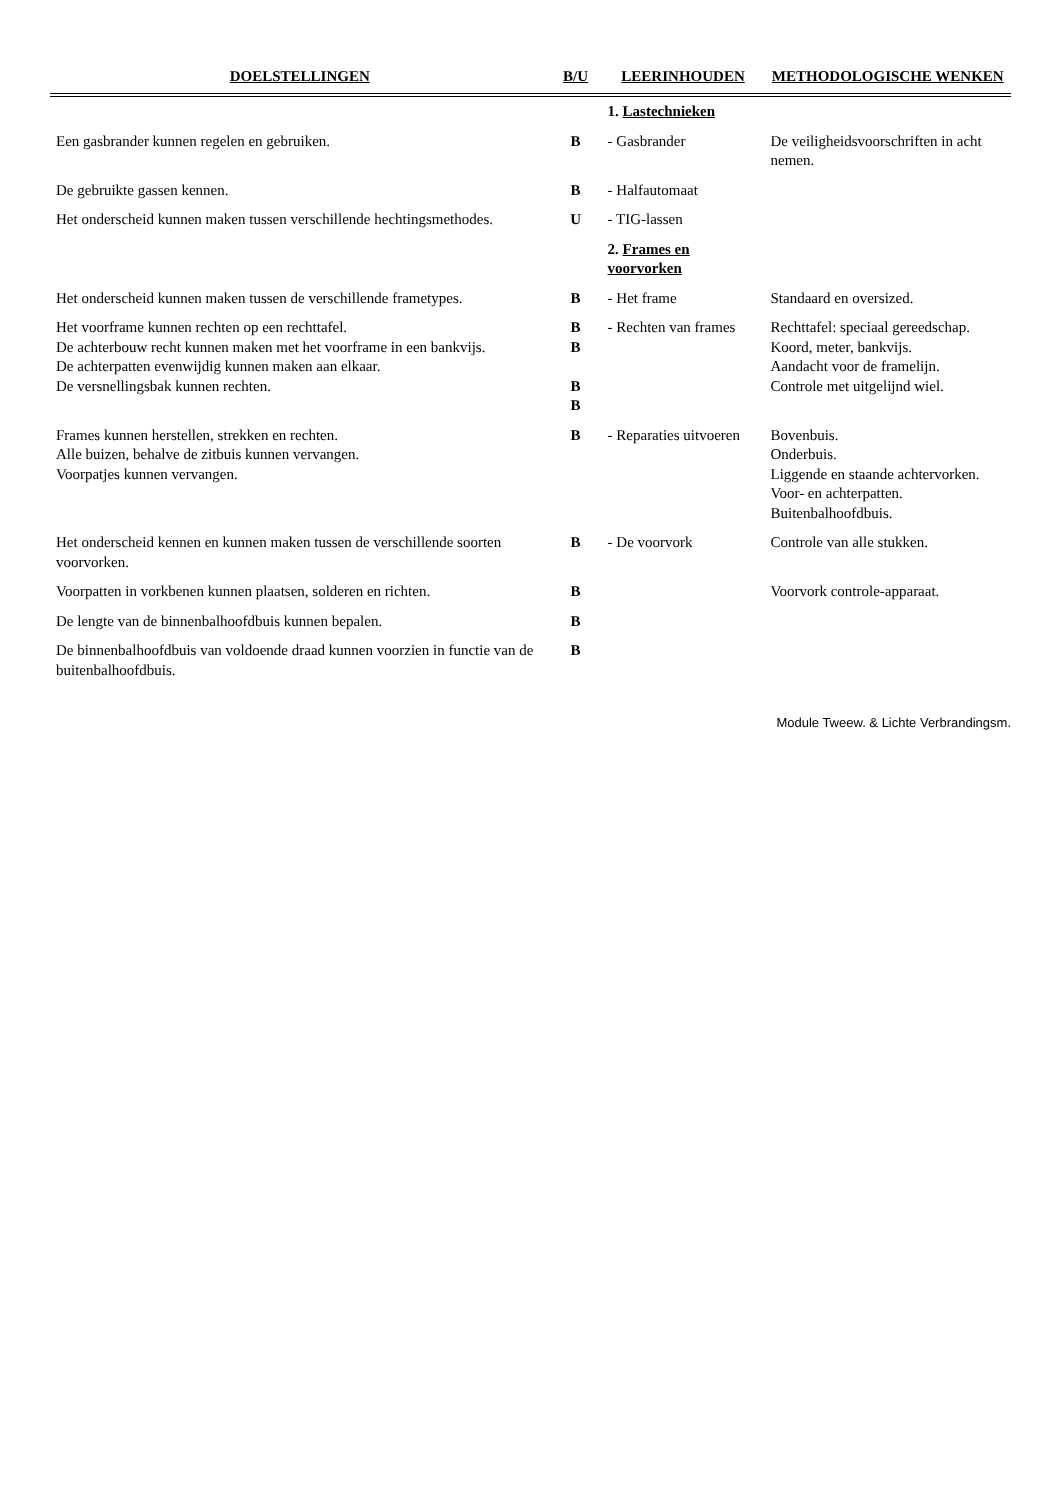| DOELSTELLINGEN | B/U | LEERINHOUDEN | METHODOLOGISCHE WENKEN |
| --- | --- | --- | --- |
| | | 1. Lastechnieken | |
| Een gasbrander kunnen regelen en gebruiken. | B | - Gasbrander | De veiligheidsvoorschriften in acht nemen. |
| De gebruikte gassen kennen. | B | - Halfautomaat | |
| Het onderscheid kunnen maken tussen verschillende hechtingsmethodes. | U | - TIG-lassen | |
| | | 2. Frames en voorvorken | |
| Het onderscheid kunnen maken tussen de verschillende frametypes. | B | - Het frame | Standaard en oversized. |
| Het voorframe kunnen rechten op een rechttafel. De achterbouw recht kunnen maken met het voorframe in een bankvijs. De achterpatten evenwijdig kunnen maken aan elkaar. De versnellingsbak kunnen rechten. | B B B B | - Rechten van frames | Rechttafel: speciaal gereedschap. Koord, meter, bankvijs. Aandacht voor de framelijn. Controle met uitgelijnd wiel. |
| Frames kunnen herstellen, strekken en rechten. Alle buizen, behalve de zitbuis kunnen vervangen. Voorpatjes kunnen vervangen. | B | - Reparaties uitvoeren | Bovenbuis. Onderbuis. Liggende en staande achtervorken. Voor- en achterpatten. Buitenbalhoofdbuis. |
| Het onderscheid kennen en kunnen maken tussen de verschillende soorten voorvorken. | B | - De voorvork | Controle van alle stukken. |
| Voorpatten in vorkbenen kunnen plaatsen, solderen en richten. | B | | Voorvork controle-apparaat. |
| De lengte van de binnenbalhoofdbuis kunnen bepalen. | B | | |
| De binnenbalhoofdbuis van voldoende draad kunnen voorzien in functie van de buitenbalhoofdbuis. | B | | |
Module Tweew. & Lichte Verbrandingsm.